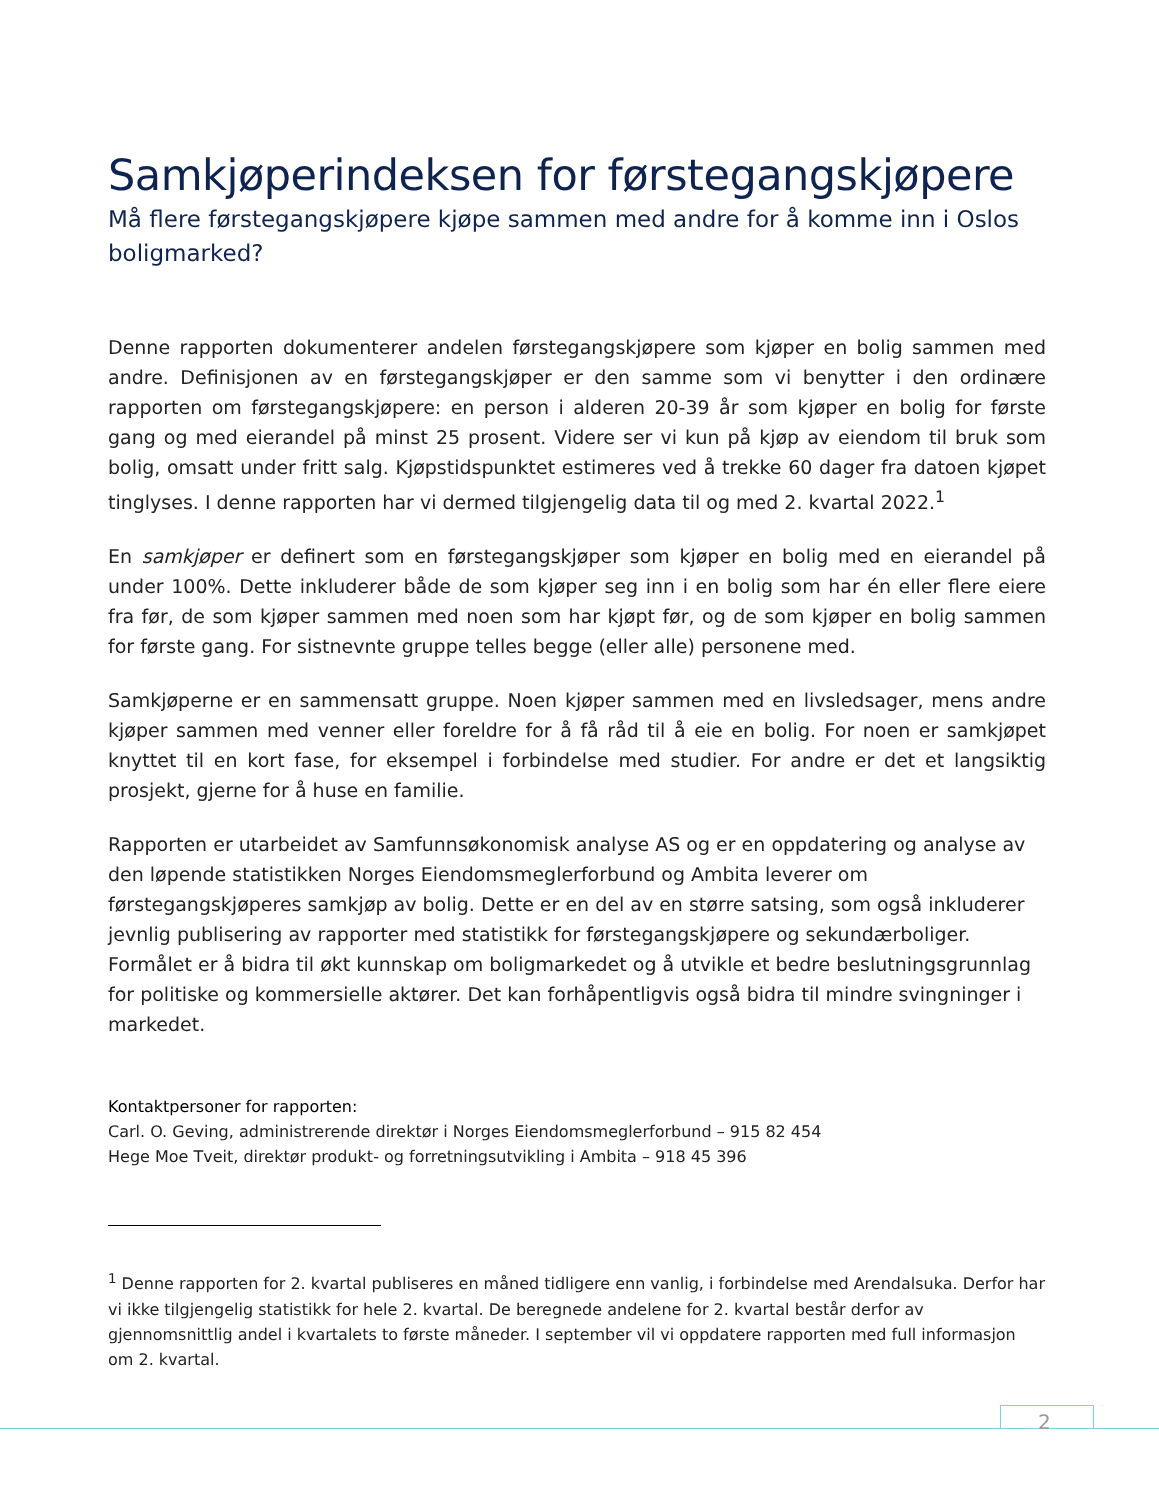Samkjøperindeksen for førstegangskjøpere
Må flere førstegangskjøpere kjøpe sammen med andre for å komme inn i Oslos boligmarked?
Denne rapporten dokumenterer andelen førstegangskjøpere som kjøper en bolig sammen med andre. Definisjonen av en førstegangskjøper er den samme som vi benytter i den ordinære rapporten om førstegangskjøpere: en person i alderen 20-39 år som kjøper en bolig for første gang og med eierandel på minst 25 prosent. Videre ser vi kun på kjøp av eiendom til bruk som bolig, omsatt under fritt salg. Kjøpstidspunktet estimeres ved å trekke 60 dager fra datoen kjøpet tinglyses. I denne rapporten har vi dermed tilgjengelig data til og med 2. kvartal 2022.<sup>1</sup>
En samkjøper er definert som en førstegangskjøper som kjøper en bolig med en eierandel på under 100%. Dette inkluderer både de som kjøper seg inn i en bolig som har én eller flere eiere fra før, de som kjøper sammen med noen som har kjøpt før, og de som kjøper en bolig sammen for første gang. For sistnevnte gruppe telles begge (eller alle) personene med.
Samkjøperne er en sammensatt gruppe. Noen kjøper sammen med en livsledsager, mens andre kjøper sammen med venner eller foreldre for å få råd til å eie en bolig. For noen er samkjøpet knyttet til en kort fase, for eksempel i forbindelse med studier. For andre er det et langsiktig prosjekt, gjerne for å huse en familie.
Rapporten er utarbeidet av Samfunnsøkonomisk analyse AS og er en oppdatering og analyse av den løpende statistikken Norges Eiendomsmeglerforbund og Ambita leverer om førstegangskjøperes samkjøp av bolig. Dette er en del av en større satsing, som også inkluderer jevnlig publisering av rapporter med statistikk for førstegangskjøpere og sekundærboliger. Formålet er å bidra til økt kunnskap om boligmarkedet og å utvikle et bedre beslutningsgrunnlag for politiske og kommersielle aktører. Det kan forhåpentligvis også bidra til mindre svingninger i markedet.
Kontaktpersoner for rapporten:
Carl. O. Geving, administrerende direktør i Norges Eiendomsmeglerforbund – 915 82 454
Hege Moe Tveit, direktør produkt- og forretningsutvikling i Ambita – 918 45 396
<sup>1</sup> Denne rapporten for 2. kvartal publiseres en måned tidligere enn vanlig, i forbindelse med Arendalsuka. Derfor har vi ikke tilgjengelig statistikk for hele 2. kvartal. De beregnede andelene for 2. kvartal består derfor av gjennomsnittlig andel i kvartalets to første måneder. I september vil vi oppdatere rapporten med full informasjon om 2. kvartal.
2